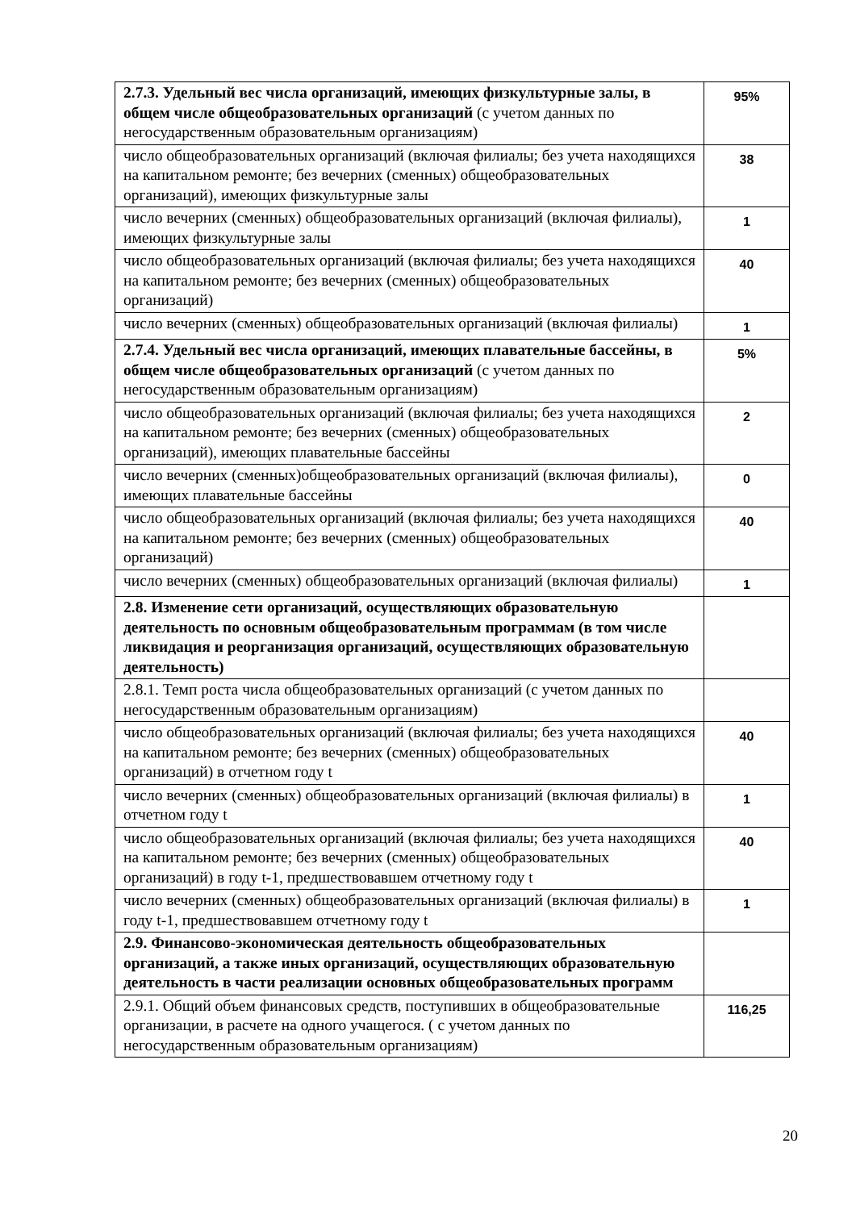| 2.7.3. Удельный вес числа организаций, имеющих физкультурные залы, в общем числе общеобразовательных организаций (с учетом данных по негосударственным образовательным организациям) | 95% |
| число общеобразовательных организаций (включая филиалы; без учета находящихся на капитальном ремонте; без вечерних (сменных) общеобразовательных организаций), имеющих физкультурные залы | 38 |
| число вечерних (сменных) общеобразовательных организаций (включая филиалы), имеющих физкультурные залы | 1 |
| число общеобразовательных организаций (включая филиалы; без учета находящихся на капитальном ремонте; без вечерних (сменных) общеобразовательных организаций) | 40 |
| число вечерних (сменных) общеобразовательных организаций (включая филиалы) | 1 |
| 2.7.4. Удельный вес числа организаций, имеющих плавательные бассейны, в общем числе общеобразовательных организаций (с учетом данных по негосударственным образовательным организациям) | 5% |
| число общеобразовательных организаций (включая филиалы; без учета находящихся на капитальном ремонте; без вечерних (сменных) общеобразовательных организаций), имеющих плавательные бассейны | 2 |
| число вечерних (сменных)общеобразовательных организаций (включая филиалы), имеющих плавательные бассейны | 0 |
| число общеобразовательных организаций (включая филиалы; без учета находящихся на капитальном ремонте; без вечерних (сменных) общеобразовательных организаций) | 40 |
| число вечерних (сменных) общеобразовательных организаций (включая филиалы) | 1 |
| 2.8. Изменение сети организаций, осуществляющих образовательную деятельность по основным общеобразовательным программам (в том числе ликвидация и реорганизация организаций, осуществляющих образовательную деятельность) | |
| 2.8.1. Темп роста числа общеобразовательных организаций (с учетом данных по негосударственным образовательным организациям) | |
| число общеобразовательных организаций (включая филиалы; без учета находящихся на капитальном ремонте; без вечерних (сменных) общеобразовательных организаций) в отчетном году t | 40 |
| число вечерних (сменных) общеобразовательных организаций (включая филиалы) в отчетном году t | 1 |
| число общеобразовательных организаций (включая филиалы; без учета находящихся на капитальном ремонте; без вечерних (сменных) общеобразовательных организаций) в году t-1, предшествовавшем отчетному году t | 40 |
| число вечерних (сменных) общеобразовательных организаций (включая филиалы) в году t-1, предшествовавшем отчетному году t | 1 |
| 2.9. Финансово-экономическая деятельность общеобразовательных организаций, а также иных организаций, осуществляющих образовательную деятельность в части реализации основных общеобразовательных программ | |
| 2.9.1. Общий объем финансовых средств, поступивших в общеобразовательные организации, в расчете на одного учащегося. ( с учетом данных по негосударственным образовательным организациям) | 116,25 |
20